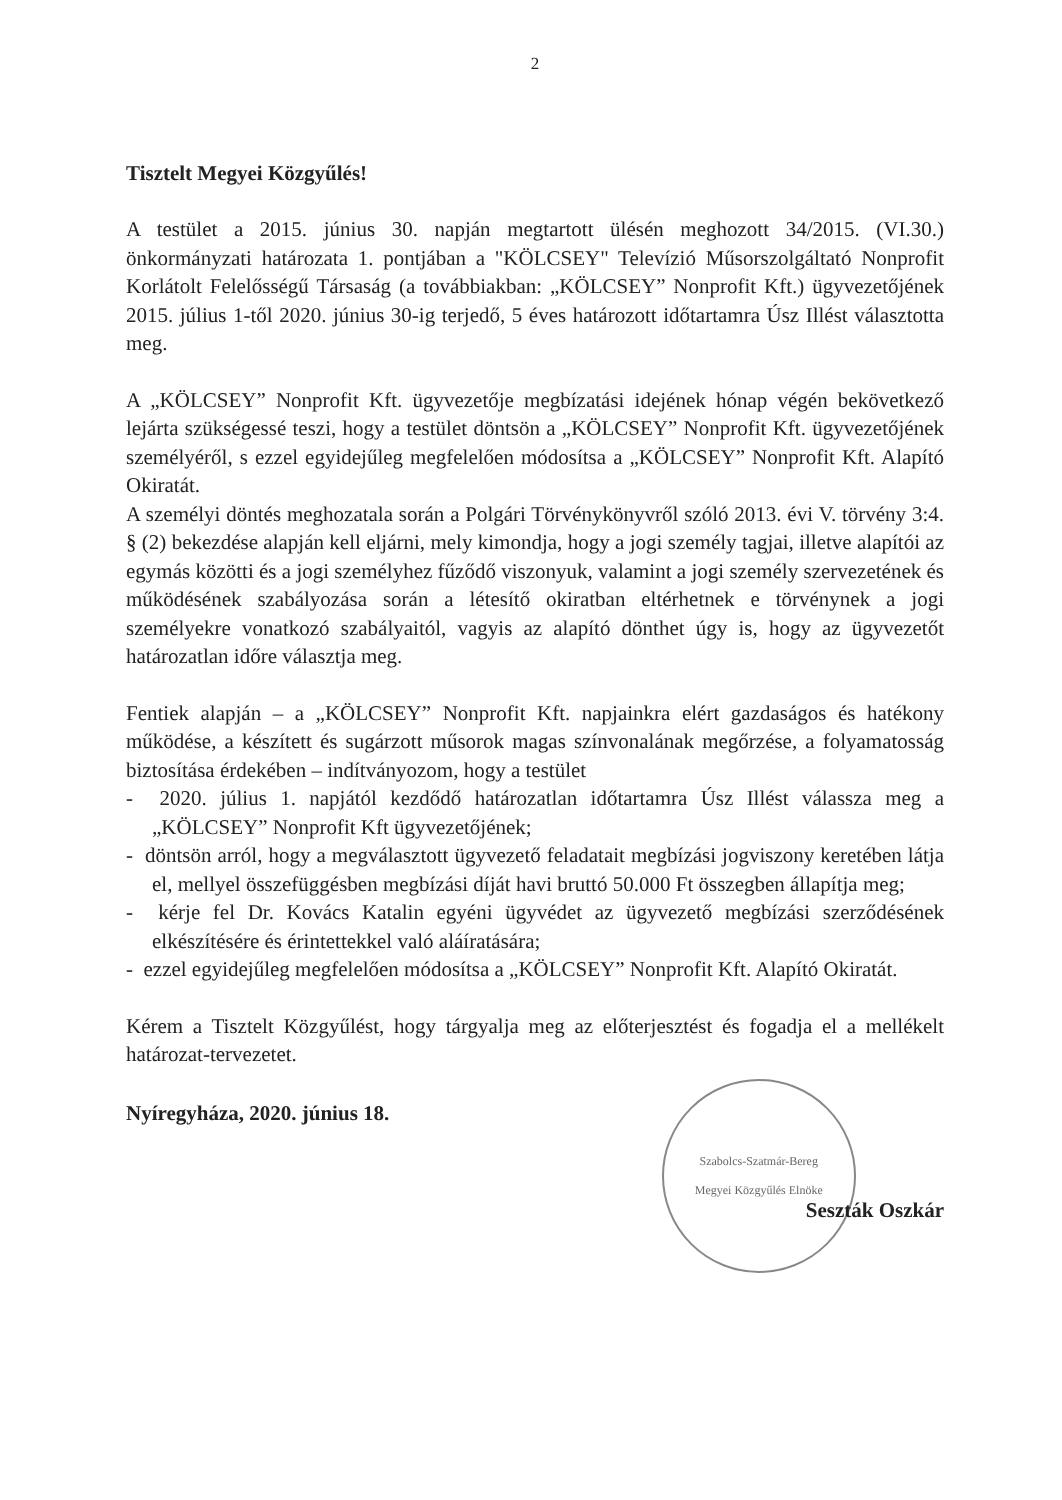2
Tisztelt Megyei Közgyűlés!
A testület a 2015. június 30. napján megtartott ülésén meghozott 34/2015. (VI.30.) önkormányzati határozata 1. pontjában a "KÖLCSEY" Televízió Műsorszolgáltató Nonprofit Korlátolt Felelősségű Társaság (a továbbiakban: „KÖLCSEY” Nonprofit Kft.) ügyvezetőjének 2015. július 1-től 2020. június 30-ig terjedő, 5 éves határozott időtartamra Úsz Illést választotta meg.
A „KÖLCSEY” Nonprofit Kft. ügyvezetője megbízatási idejének hónap végén bekövetkező lejárta szükségessé teszi, hogy a testület döntsön a „KÖLCSEY” Nonprofit Kft. ügyvezetőjének személyéről, s ezzel egyidejűleg megfelelően módosítsa a „KÖLCSEY” Nonprofit Kft. Alapító Okiratát.
A személyi döntés meghozatala során a Polgári Törvénykönyvről szóló 2013. évi V. törvény 3:4. § (2) bekezdése alapján kell eljárni, mely kimondja, hogy a jogi személy tagjai, illetve alapítói az egymás közötti és a jogi személyhez fűződő viszonyuk, valamint a jogi személy szervezetének és működésének szabályozása során a létesítő okiratban eltérhetnek e törvénynek a jogi személyekre vonatkozó szabályaitól, vagyis az alapító dönthet úgy is, hogy az ügyvezetőt határozatlan időre választja meg.
Fentiek alapján – a „KÖLCSEY” Nonprofit Kft. napjainkra elért gazdaságos és hatékony működése, a készített és sugárzott műsorok magas színvonalának megőrzése, a folyamatosság biztosítása érdekében – indítványozom, hogy a testület
- 2020. július 1. napjától kezdődő határozatlan időtartamra Úsz Illést válassza meg a „KÖLCSEY” Nonprofit Kft ügyvezetőjének;
- döntsön arról, hogy a megválasztott ügyvezető feladatait megbízási jogviszony keretében látja el, mellyel összefüggésben megbízási díját havi bruttó 50.000 Ft összegben állapítja meg;
- kérje fel Dr. Kovács Katalin egyéni ügyvédet az ügyvezető megbízási szerződésének elkészítésére és érintettekkel való aláíratására;
- ezzel egyidejűleg megfelelően módosítsa a „KÖLCSEY” Nonprofit Kft. Alapító Okiratát.
Kérem a Tisztelt Közgyűlést, hogy tárgyalja meg az előterjesztést és fogadja el a mellékelt határozat-tervezetet.
Nyíregyháza, 2020. június 18.
Szabolcs-Szatmár-Bereg
Megyei Közgyűlés Elnöke
Seszták Oszkár